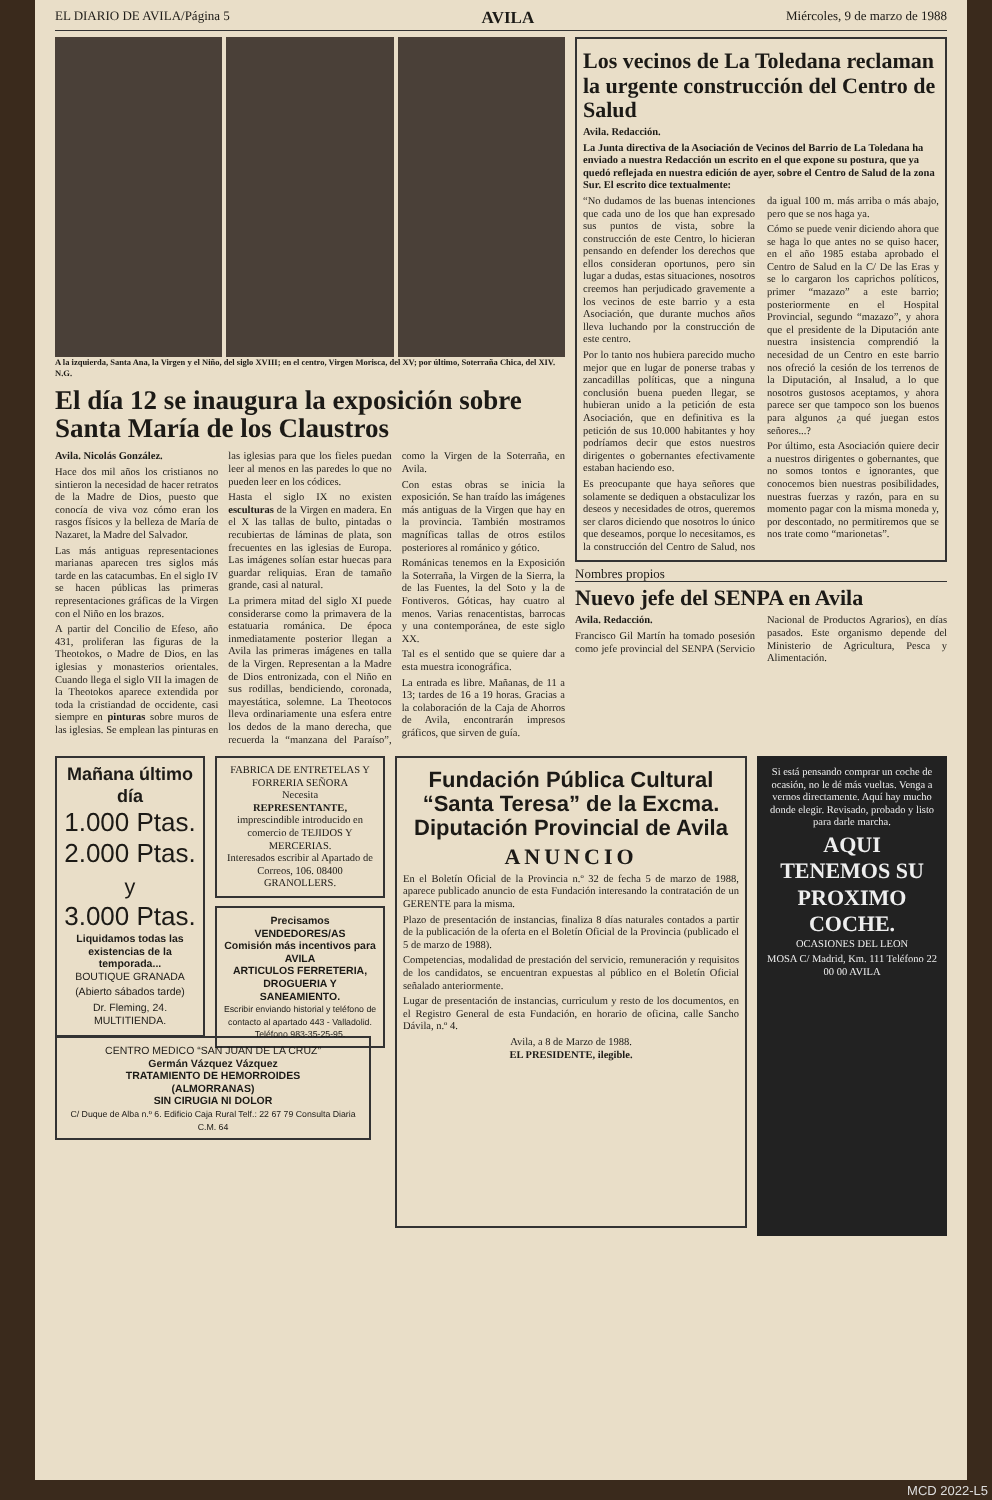EL DIARIO DE AVILA/Página 5 AVILA Miércoles, 9 de marzo de 1988
A la izquierda, Santa Ana, la Virgen y el Niño, del siglo XVIII; en el centro, Virgen Morisca, del XV; por último, Soterraña Chica, del XIV. N.G.
El día 12 se inaugura la exposición sobre Santa María de los Claustros
Avila. Nicolás González.
Hace dos mil años los cristianos no sintieron la necesidad de hacer retratos de la Madre de Dios, puesto que conocía de viva voz cómo eran los rasgos físicos y la belleza de María de Nazaret, la Madre del Salvador.
Las más antiguas representaciones marianas aparecen tres siglos más tarde en las catacumbas. En el siglo IV se hacen públicas las primeras representaciones gráficas de la Virgen con el Niño en los brazos.
A partir del Concilio de Efeso, año 431, proliferan las figuras de la Theotokos, o Madre de Dios, en las iglesias y monasterios orientales. Cuando llega el siglo VII la imagen de la Theotokos aparece extendida por toda la cristiandad de occidente, casi siempre en pinturas sobre muros de las iglesias. Se emplean las pinturas en las iglesias para que los fieles puedan leer al menos en las paredes lo que no pueden leer en los códices.
Hasta el siglo IX no existen esculturas de la Virgen en madera. En el X las tallas de bulto, pintadas o recubiertas de láminas de plata, son frecuentes en las iglesias de Europa. Las imágenes solían estar huecas para guardar reliquias. Eran de tamaño grande, casi al natural.
La primera mitad del siglo XI puede considerarse como la primavera de la estatuaria románica. De época inmediatamente posterior llegan a Avila las primeras imágenes en talla de la Virgen. Representan a la Madre de Dios entronizada, con el Niño en sus rodillas, bendiciendo, coronada, mayestática, solemne. La Theotocos lleva ordinariamente una esfera entre los dedos de la mano derecha, que recuerda la “manzana del Paraíso”, como la Virgen de la Soterraña, en Avila.
Con estas obras se inicia la exposición. Se han traído las imágenes más antiguas de la Virgen que hay en la provincia. También mostramos magníficas tallas de otros estilos posteriores al románico y gótico.
Románicas tenemos en la Exposición la Soterraña, la Virgen de la Sierra, la de las Fuentes, la del Soto y la de Fontiveros. Góticas, hay cuatro al menos. Varias renacentistas, barrocas y una contemporánea, de este siglo XX.
Tal es el sentido que se quiere dar a esta muestra iconográfica.
La entrada es libre. Mañanas, de 11 a 13; tardes de 16 a 19 horas. Gracias a la colaboración de la Caja de Ahorros de Avila, encontrarán impresos gráficos, que sirven de guía.
Los vecinos de La Toledana reclaman la urgente construcción del Centro de Salud
Avila. Redacción.
La Junta directiva de la Asociación de Vecinos del Barrio de La Toledana ha enviado a nuestra Redacción un escrito en el que expone su postura, que ya quedó reflejada en nuestra edición de ayer, sobre el Centro de Salud de la zona Sur. El escrito dice textualmente:
“No dudamos de las buenas intenciones que cada uno de los que han expresado sus puntos de vista, sobre la construcción de este Centro, lo hicieran pensando en defender los derechos que ellos consideran oportunos, pero sin lugar a dudas, estas situaciones, nosotros creemos han perjudicado gravemente a los vecinos de este barrio y a esta Asociación, que durante muchos años lleva luchando por la construcción de este centro.
Por lo tanto nos hubiera parecido mucho mejor que en lugar de ponerse trabas y zancadillas políticas, que a ninguna conclusión buena pueden llegar, se hubieran unido a la petición de esta Asociación, que en definitiva es la petición de sus 10.000 habitantes y hoy podríamos decir que estos nuestros dirigentes o gobernantes efectivamente estaban haciendo eso.
Es preocupante que haya señores que solamente se dediquen a obstaculizar los deseos y necesidades de otros, queremos ser claros diciendo que nosotros lo único que deseamos, porque lo necesitamos, es la construcción del Centro de Salud, nos da igual 100 m. más arriba o más abajo, pero que se nos haga ya.
Cómo se puede venir diciendo ahora que se haga lo que antes no se quiso hacer, en el año 1985 estaba aprobado el Centro de Salud en la C/ De las Eras y se lo cargaron los caprichos políticos, primer “mazazo” a este barrio; posteriormente en el Hospital Provincial, segundo “mazazo”, y ahora que el presidente de la Diputación ante nuestra insistencia comprendió la necesidad de un Centro en este barrio nos ofreció la cesión de los terrenos de la Diputación, al Insalud, a lo que nosotros gustosos aceptamos, y ahora parece ser que tampoco son los buenos para algunos ¿a qué juegan estos señores...?
Por último, esta Asociación quiere decir a nuestros dirigentes o gobernantes, que no somos tontos e ignorantes, que conocemos bien nuestras posibilidades, nuestras fuerzas y razón, para en su momento pagar con la misma moneda y, por descontado, no permitiremos que se nos trate como “marionetas”.
Nombres propios
Nuevo jefe del SENPA en Avila
Avila. Redacción.
Francisco Gil Martín ha tomado posesión como jefe provincial del SENPA (Servicio Nacional de Productos Agrarios), en días pasados. Este organismo depende del Ministerio de Agricultura, Pesca y Alimentación.
Mañana último día
1.000 Ptas.
2.000 Ptas.
y
3.000 Ptas.
Liquidamos todas las existencias de la temporada...
BOUTIQUE GRANADA
(Abierto sábados tarde)
Dr. Fleming, 24. MULTITIENDA.
FABRICA DE ENTRETELAS Y FORRERIA SEÑORA
Necesita
REPRESENTANTE,
imprescindible introducido en comercio de TEJIDOS Y MERCERIAS.
Interesados escribir al Apartado de Correos, 106. 08400 GRANOLLERS.
Precisamos
VENDEDORES/AS
Comisión más incentivos para AVILA
ARTICULOS FERRETERIA, DROGUERIA Y SANEAMIENTO.
Escribir enviando historial y teléfono de contacto al apartado 443 - Valladolid. Teléfono 983-35-25-95.
Fundación Pública Cultural “Santa Teresa” de la Excma. Diputación Provincial de Avila
ANUNCIO
En el Boletín Oficial de la Provincia n.º 32 de fecha 5 de marzo de 1988, aparece publicado anuncio de esta Fundación interesando la contratación de un GERENTE para la misma.
Plazo de presentación de instancias, finaliza 8 días naturales contados a partir de la publicación de la oferta en el Boletín Oficial de la Provincia (publicado el 5 de marzo de 1988).
Competencias, modalidad de prestación del servicio, remuneración y requisitos de los candidatos, se encuentran expuestas al público en el Boletín Oficial señalado anteriormente.
Lugar de presentación de instancias, curriculum y resto de los documentos, en el Registro General de esta Fundación, en horario de oficina, calle Sancho Dávila, n.º 4.
Avila, a 8 de Marzo de 1988.
EL PRESIDENTE, ilegible.
Si está pensando comprar un coche de ocasión, no le dé más vueltas. Venga a vernos directamente. Aquí hay mucho donde elegir. Revisado, probado y listo para darle marcha.
AQUI TENEMOS SU PROXIMO COCHE.
OCASIONES DEL LEON
MOSA C/ Madrid, Km. 111 Teléfono 22 00 00 AVILA
CENTRO MEDICO “SAN JUAN DE LA CRUZ”
Germán Vázquez Vázquez
TRATAMIENTO DE HEMORROIDES
(ALMORRANAS)
SIN CIRUGIA NI DOLOR
C/ Duque de Alba n.º 6. Edificio Caja Rural Telf.: 22 67 79 Consulta Diaria C.M. 64
MCD 2022-L5